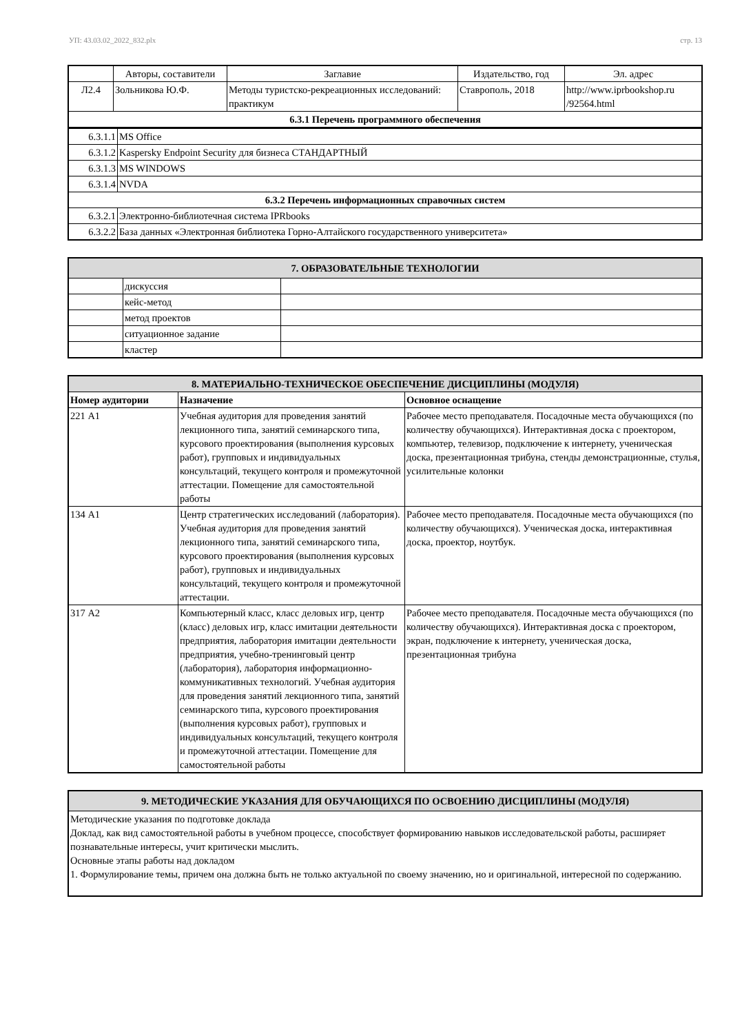УП: 43.03.02_2022_832.plx стр. 13
| | Авторы, составители | Заглавие | Издательство, год | Эл. адрес |
| Л2.4 | Зольникова Ю.Ф. | Методы туристско-рекреационных исследований: практикум | Ставрополь, 2018 | http://www.iprbookshop.ru /92564.html |
| 6.3.1 Перечень программного обеспечения | | | | |
| 6.3.1.1 | MS Office |
| 6.3.1.2 | Kaspersky Endpoint Security для бизнеса СТАНДАРТНЫЙ |
| 6.3.1.3 | MS WINDOWS |
| 6.3.1.4 | NVDA |
| 6.3.2 Перечень информационных справочных систем | |
| 6.3.2.1 | Электронно-библиотечная система IPRbooks |
| 6.3.2.2 | База данных «Электронная библиотека Горно-Алтайского государственного университета» |
| 7. ОБРАЗОВАТЕЛЬНЫЕ ТЕХНОЛОГИИ | | |
| | дискуссия | |
| | кейс-метод | |
| | метод проектов | |
| | ситуационное задание | |
| | кластер | |
| 8. МАТЕРИАЛЬНО-ТЕХНИЧЕСКОЕ ОБЕСПЕЧЕНИЕ ДИСЦИПЛИНЫ (МОДУЛЯ) | | |
| Номер аудитории | Назначение | Основное оснащение |
| 221 А1 | Учебная аудитория для проведения занятий лекционного типа, занятий семинарского типа, курсового проектирования (выполнения курсовых работ), групповых и индивидуальных консультаций, текущего контроля и промежуточной аттестации. Помещение для самостоятельной работы | Рабочее место преподавателя. Посадочные места обучающихся (по количеству обучающихся). Интерактивная доска с проектором, компьютер, телевизор, подключение к интернету, ученическая доска, презентационная трибуна, стенды демонстрационные, стулья, усилительные колонки |
| 134 А1 | Центр стратегических исследований (лаборатория). Учебная аудитория для проведения занятий лекционного типа, занятий семинарского типа, курсового проектирования (выполнения курсовых работ), групповых и индивидуальных консультаций, текущего контроля и промежуточной аттестации. | Рабочее место преподавателя. Посадочные места обучающихся (по количеству обучающихся). Ученическая доска, интерактивная доска, проектор, ноутбук. |
| 317 А2 | Компьютерный класс, класс деловых игр, центр (класс) деловых игр, класс имитации деятельности предприятия, лаборатория имитации деятельности предприятия, учебно-тренинговый центр (лаборатория), лаборатория информационно-коммуникативных технологий. Учебная аудитория для проведения занятий лекционного типа, занятий семинарского типа, курсового проектирования (выполнения курсовых работ), групповых и индивидуальных консультаций, текущего контроля и промежуточной аттестации. Помещение для самостоятельной работы | Рабочее место преподавателя. Посадочные места обучающихся (по количеству обучающихся). Интерактивная доска с проектором, экран, подключение к интернету, ученическая доска, презентационная трибуна |
| 9. МЕТОДИЧЕСКИЕ УКАЗАНИЯ ДЛЯ ОБУЧАЮЩИХСЯ ПО ОСВОЕНИЮ ДИСЦИПЛИНЫ (МОДУЛЯ) |
| Методические указания по подготовке доклада Доклад, как вид самостоятельной работы в учебном процессе, способствует формированию навыков исследовательской работы, расширяет познавательные интересы, учит критически мыслить. Основные этапы работы над докладом 1. Формулирование темы, причем она должна быть не только актуальной по своему значению, но и оригинальной, интересной по содержанию. |